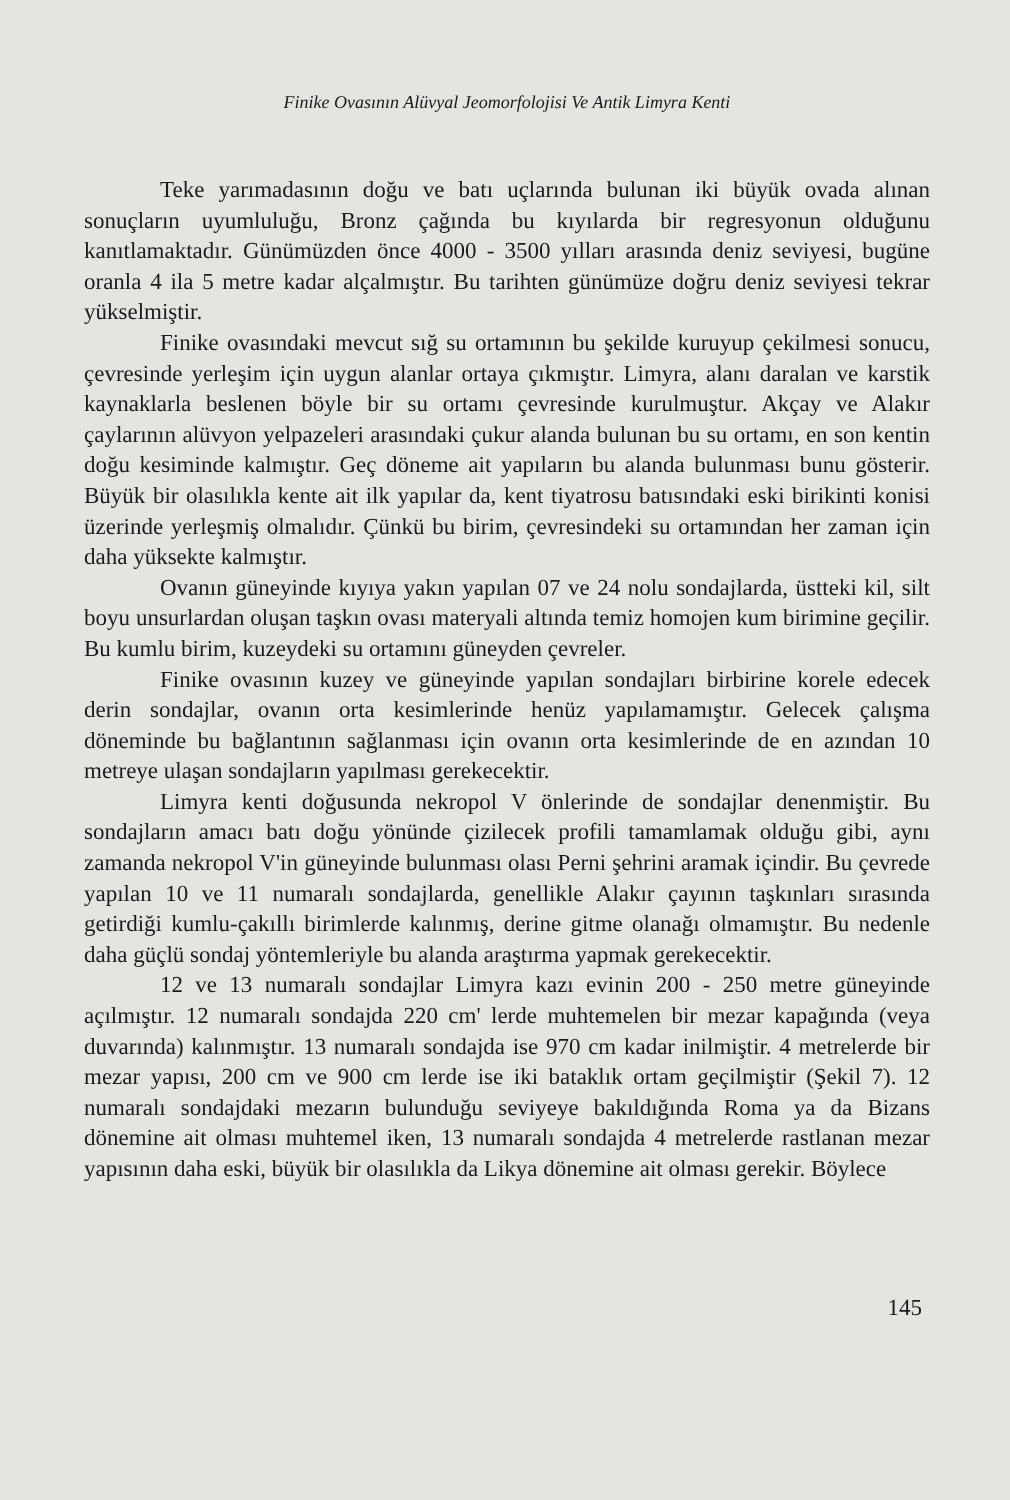Finike Ovasının Alüvyal Jeomorfolojisi Ve Antik Limyra Kenti
Teke yarımadasının doğu ve batı uçlarında bulunan iki büyük ovada alınan sonuçların uyumluluğu, Bronz çağında bu kıyılarda bir regresyonun olduğunu kanıtlamaktadır. Günümüzden önce 4000 - 3500 yılları arasında deniz seviyesi, bugüne oranla 4 ila 5 metre kadar alçalmıştır. Bu tarihten günümüze doğru deniz seviyesi tekrar yükselmiştir.
Finike ovasındaki mevcut sığ su ortamının bu şekilde kuruyup çekilmesi sonucu, çevresinde yerleşim için uygun alanlar ortaya çıkmıştır. Limyra, alanı daralan ve karstik kaynaklarla beslenen böyle bir su ortamı çevresinde kurulmuştur. Akçay ve Alakır çaylarının alüvyon yelpazeleri arasındaki çukur alanda bulunan bu su ortamı, en son kentin doğu kesiminde kalmıştır. Geç döneme ait yapıların bu alanda bulunması bunu gösterir. Büyük bir olasılıkla kente ait ilk yapılar da, kent tiyatrosu batısındaki eski birikinti konisi üzerinde yerleşmiş olmalıdır. Çünkü bu birim, çevresindeki su ortamından her zaman için daha yüksekte kalmıştır.
Ovanın güneyinde kıyıya yakın yapılan 07 ve 24 nolu sondajlarda, üstteki kil, silt boyu unsurlardan oluşan taşkın ovası materyali altında temiz homojen kum birimine geçilir. Bu kumlu birim, kuzeydeki su ortamını güneyden çevreler.
Finike ovasının kuzey ve güneyinde yapılan sondajları birbirine korele edecek derin sondajlar, ovanın orta kesimlerinde henüz yapılamamıştır. Gelecek çalışma döneminde bu bağlantının sağlanması için ovanın orta kesimlerinde de en azından 10 metreye ulaşan sondajların yapılması gerekecektir.
Limyra kenti doğusunda nekropol V önlerinde de sondajlar denenmiştir. Bu sondajların amacı batı doğu yönünde çizilecek profili tamamlamak olduğu gibi, aynı zamanda nekropol V'in güneyinde bulunması olası Perni şehrini aramak içindir. Bu çevrede yapılan 10 ve 11 numaralı sondajlarda, genellikle Alakır çayının taşkınları sırasında getirdiği kumlu-çakıllı birimlerde kalınmış, derine gitme olanağı olmamıştır. Bu nedenle daha güçlü sondaj yöntemleriyle bu alanda araştırma yapmak gerekecektir.
12 ve 13 numaralı sondajlar Limyra kazı evinin 200 - 250 metre güneyinde açılmıştır. 12 numaralı sondajda 220 cm' lerde muhtemelen bir mezar kapağında (veya duvarında) kalınmıştır. 13 numaralı sondajda ise 970 cm kadar inilmiştir. 4 metrelerde bir mezar yapısı, 200 cm ve 900 cm lerde ise iki bataklık ortam geçilmiştir (Şekil 7). 12 numaralı sondajdaki mezarın bulunduğu seviyeye bakıldığında Roma ya da Bizans dönemine ait olması muhtemel iken, 13 numaralı sondajda 4 metrelerde rastlanan mezar yapısının daha eski, büyük bir olasılıkla da Likya dönemine ait olması gerekir. Böylece
145